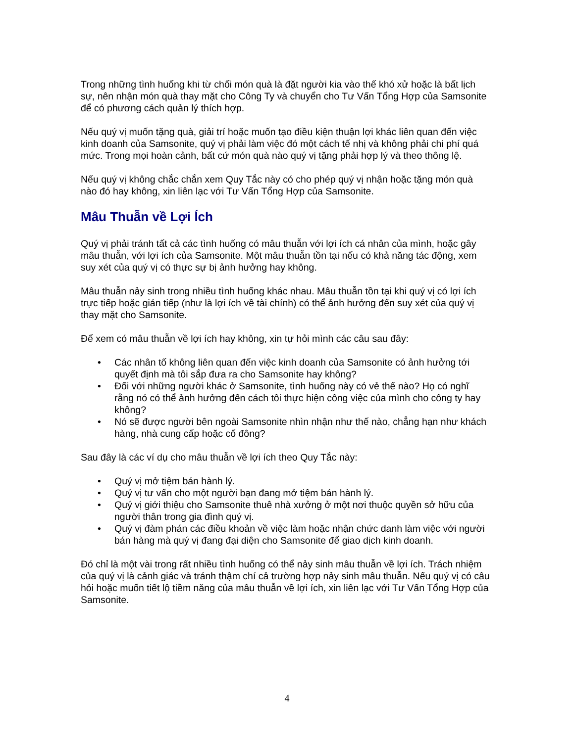Trong những tình huống khi từ chối món quà là đặt người kia vào thế khó xử hoặc là bất lịch sự, nên nhận món quà thay mặt cho Công Ty và chuyển cho Tư Vấn Tổng Hợp của Samsonite để có phương cách quản lý thích hợp.
Nếu quý vị muốn tặng quà, giải trí hoặc muốn tạo điều kiện thuận lợi khác liên quan đến việc kinh doanh của Samsonite, quý vị phải làm việc đó một cách tế nhị và không phải chi phí quá mức. Trong mọi hoàn cảnh, bất cứ món quà nào quý vị tặng phải hợp lý và theo thông lệ.
Nếu quý vị không chắc chắn xem Quy Tắc này có cho phép quý vị nhận hoặc tặng món quà nào đó hay không, xin liên lạc với Tư Vấn Tổng Hợp của Samsonite.
Mâu Thuẫn về Lợi Ích
Quý vị phải tránh tất cả các tình huống có mâu thuẫn với lợi ích cá nhân của mình, hoặc gây mâu thuẫn, với lợi ích của Samsonite. Một mâu thuẫn tồn tại nếu có khả năng tác động, xem suy xét của quý vị có thực sự bị ảnh hưởng hay không.
Mâu thuẫn nảy sinh trong nhiều tình huống khác nhau. Mâu thuẫn tồn tại khi quý vị có lợi ích trực tiếp hoặc gián tiếp (như là lợi ích về tài chính) có thể ảnh hưởng đến suy xét của quý vị thay mặt cho Samsonite.
Để xem có mâu thuẫn về lợi ích hay không, xin tự hỏi mình các câu sau đây:
• Các nhân tố không liên quan đến việc kinh doanh của Samsonite có ảnh hưởng tới quyết định mà tôi sắp đưa ra cho Samsonite hay không?
• Đối với những người khác ở Samsonite, tình huống này có vẻ thế nào? Họ có nghĩ rằng nó có thể ảnh hưởng đến cách tôi thực hiện công việc của mình cho công ty hay không?
• Nó sẽ được người bên ngoài Samsonite nhìn nhận như thế nào, chẳng hạn như khách hàng, nhà cung cấp hoặc cổ đông?
Sau đây là các ví dụ cho mâu thuẫn về lợi ích theo Quy Tắc này:
• Quý vị mở tiệm bán hành lý.
• Quý vị tư vấn cho một người bạn đang mở tiệm bán hành lý.
• Quý vị giới thiệu cho Samsonite thuê nhà xưởng ở một nơi thuộc quyền sở hữu của người thân trong gia đình quý vị.
• Quý vị đàm phán các điều khoản về việc làm hoặc nhận chức danh làm việc với người bán hàng mà quý vị đang đại diện cho Samsonite để giao dịch kinh doanh.
Đó chỉ là một vài trong rất nhiều tình huống có thể nảy sinh mâu thuẫn về lợi ích. Trách nhiệm của quý vị là cảnh giác và tránh thậm chí cả trường hợp nảy sinh mâu thuẫn. Nếu quý vị có câu hỏi hoặc muốn tiết lộ tiềm năng của mâu thuẫn về lợi ích, xin liên lạc với Tư Vấn Tổng Hợp của Samsonite.
4